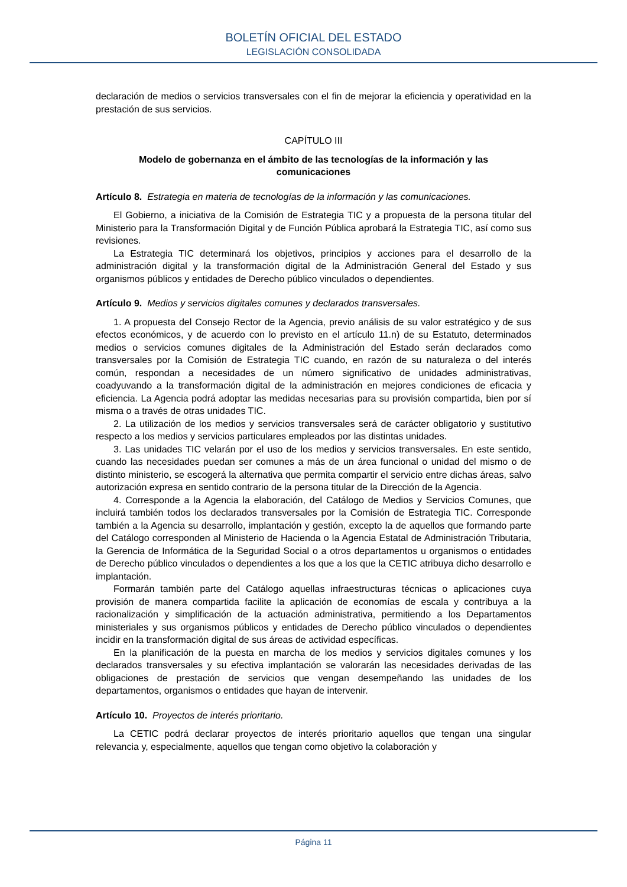BOLETÍN OFICIAL DEL ESTADO
LEGISLACIÓN CONSOLIDADA
declaración de medios o servicios transversales con el fin de mejorar la eficiencia y operatividad en la prestación de sus servicios.
CAPÍTULO III
Modelo de gobernanza en el ámbito de las tecnologías de la información y las comunicaciones
Artículo 8. Estrategia en materia de tecnologías de la información y las comunicaciones.
El Gobierno, a iniciativa de la Comisión de Estrategia TIC y a propuesta de la persona titular del Ministerio para la Transformación Digital y de Función Pública aprobará la Estrategia TIC, así como sus revisiones.
La Estrategia TIC determinará los objetivos, principios y acciones para el desarrollo de la administración digital y la transformación digital de la Administración General del Estado y sus organismos públicos y entidades de Derecho público vinculados o dependientes.
Artículo 9. Medios y servicios digitales comunes y declarados transversales.
1. A propuesta del Consejo Rector de la Agencia, previo análisis de su valor estratégico y de sus efectos económicos, y de acuerdo con lo previsto en el artículo 11.n) de su Estatuto, determinados medios o servicios comunes digitales de la Administración del Estado serán declarados como transversales por la Comisión de Estrategia TIC cuando, en razón de su naturaleza o del interés común, respondan a necesidades de un número significativo de unidades administrativas, coadyuvando a la transformación digital de la administración en mejores condiciones de eficacia y eficiencia. La Agencia podrá adoptar las medidas necesarias para su provisión compartida, bien por sí misma o a través de otras unidades TIC.
2. La utilización de los medios y servicios transversales será de carácter obligatorio y sustitutivo respecto a los medios y servicios particulares empleados por las distintas unidades.
3. Las unidades TIC velarán por el uso de los medios y servicios transversales. En este sentido, cuando las necesidades puedan ser comunes a más de un área funcional o unidad del mismo o de distinto ministerio, se escogerá la alternativa que permita compartir el servicio entre dichas áreas, salvo autorización expresa en sentido contrario de la persona titular de la Dirección de la Agencia.
4. Corresponde a la Agencia la elaboración, del Catálogo de Medios y Servicios Comunes, que incluirá también todos los declarados transversales por la Comisión de Estrategia TIC. Corresponde también a la Agencia su desarrollo, implantación y gestión, excepto la de aquellos que formando parte del Catálogo corresponden al Ministerio de Hacienda o la Agencia Estatal de Administración Tributaria, la Gerencia de Informática de la Seguridad Social o a otros departamentos u organismos o entidades de Derecho público vinculados o dependientes a los que a los que la CETIC atribuya dicho desarrollo e implantación.
Formarán también parte del Catálogo aquellas infraestructuras técnicas o aplicaciones cuya provisión de manera compartida facilite la aplicación de economías de escala y contribuya a la racionalización y simplificación de la actuación administrativa, permitiendo a los Departamentos ministeriales y sus organismos públicos y entidades de Derecho público vinculados o dependientes incidir en la transformación digital de sus áreas de actividad específicas.
En la planificación de la puesta en marcha de los medios y servicios digitales comunes y los declarados transversales y su efectiva implantación se valorarán las necesidades derivadas de las obligaciones de prestación de servicios que vengan desempeñando las unidades de los departamentos, organismos o entidades que hayan de intervenir.
Artículo 10. Proyectos de interés prioritario.
La CETIC podrá declarar proyectos de interés prioritario aquellos que tengan una singular relevancia y, especialmente, aquellos que tengan como objetivo la colaboración y
Página 11